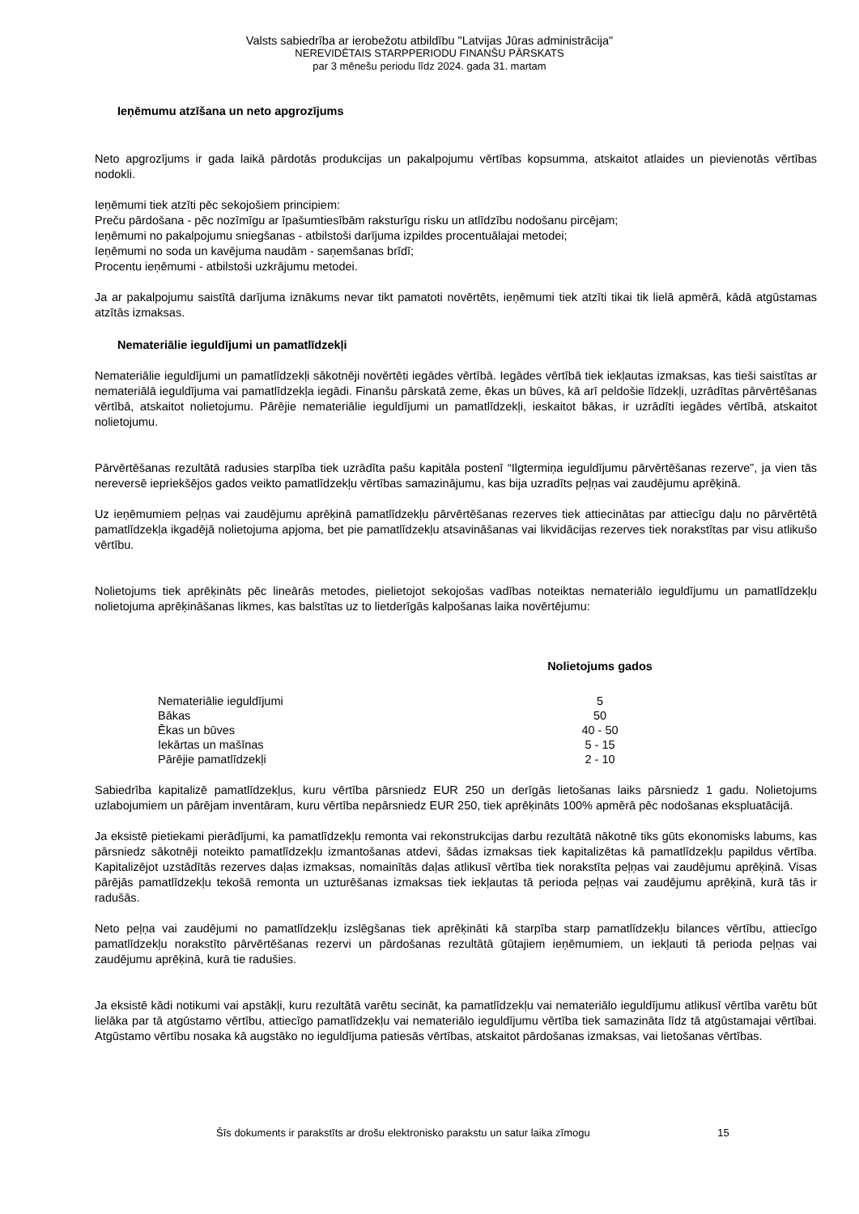Valsts sabiedrība ar ierobežotu atbildību "Latvijas Jūras administrācija"
NEREVIDĒTAIS STARPPERIODU FINANŠU PĀRSKATS
par 3 mēnešu periodu līdz 2024. gada 31. martam
Ieņēmumu atzīšana un neto apgrozījums
Neto apgrozījums ir gada laikā pārdotās produkcijas un pakalpojumu vērtības kopsumma, atskaitot atlaides un pievienotās vērtības nodokli.
Ieņēmumi tiek atzīti pēc sekojošiem principiem:
Preču pārdošana - pēc nozīmīgu ar īpašumtiesībām raksturīgu risku un atlīdzību nodošanu pircējam;
Ieņēmumi no pakalpojumu sniegšanas - atbilstoši darījuma izpildes procentuālajai metodei;
Ieņēmumi no soda un kavējuma naudām - saņemšanas brīdī;
Procentu ieņēmumi - atbilstoši uzkrājumu metodei.
Ja ar pakalpojumu saistītā darījuma iznākums nevar tikt pamatoti novērtēts, ieņēmumi tiek atzīti tikai tik lielā apmērā, kādā atgūstamas atzītās izmaksas.
Nemateriālie ieguldījumi un pamatlīdzekļi
Nemateriālie ieguldījumi un pamatlīdzekļi sākotnēji novērtēti iegādes vērtībā. Iegādes vērtībā tiek iekļautas izmaksas, kas tieši saistītas ar nemateriālā ieguldījuma vai pamatlīdzekļa iegādi. Finanšu pārskatā zeme, ēkas un būves, kā arī peldošie līdzekļi, uzrādītas pārvērtēšanas vērtībā, atskaitot nolietojumu. Pārējie nemateriālie ieguldījumi un pamatlīdzekļi, ieskaitot bākas, ir uzrādīti iegādes vērtībā, atskaitot nolietojumu.
Pārvērtēšanas rezultātā radusies starpība tiek uzrādīta pašu kapitāla postenī “Ilgtermiņa ieguldījumu pārvērtēšanas rezerve”, ja vien tās nereversē iepriekšējos gados veikto pamatlīdzekļu vērtības samazinājumu, kas bija uzradīts peļņas vai zaudējumu aprēķinā.
Uz ieņēmumiem peļņas vai zaudējumu aprēķinā pamatlīdzekļu pārvērtēšanas rezerves tiek attiecinātas par attiecīgu daļu no pārvērtētā pamatlīdzekļa ikgadējā nolietojuma apjoma, bet pie pamatlīdzekļu atsavināšanas vai likvidācijas rezerves tiek norakstītas par visu atlikušo vērtību.
Nolietojums tiek aprēķināts pēc lineārās metodes, pielietojot sekojošas vadības noteiktas nemateriālo ieguldījumu un pamatlīdzekļu nolietojuma aprēķināšanas likmes, kas balstītas uz to lietderīgās kalpošanas laika novērtējumu:
| | Nolietojums gados |
| Nemateriālie ieguldījumi | 5 |
| Bākas | 50 |
| Ēkas un būves | 40 - 50 |
| Iekārtas un mašīnas | 5 - 15 |
| Pārējie pamatlīdzekļi | 2 - 10 |
Sabiedrība kapitalizē pamatlīdzekļus, kuru vērtība pārsniedz EUR 250 un derīgās lietošanas laiks pārsniedz 1 gadu. Nolietojums uzlabojumiem un pārējam inventāram, kuru vērtība nepārsniedz EUR 250, tiek aprēķināts 100% apmērā pēc nodošanas ekspluatācijā.
Ja eksistē pietiekami pierādījumi, ka pamatlīdzekļu remonta vai rekonstrukcijas darbu rezultātā nākotnē tiks gūts ekonomisks labums, kas pārsniedz sākotnēji noteikto pamatlīdzekļu izmantošanas atdevi, šādas izmaksas tiek kapitalizētas kā pamatlīdzekļu papildus vērtība. Kapitalizējot uzstādītās rezerves daļas izmaksas, nomainītās daļas atlikusī vērtība tiek norakstīta peļņas vai zaudējumu aprēķinā. Visas pārējās pamatlīdzekļu tekošā remonta un uzturēšanas izmaksas tiek iekļautas tā perioda peļņas vai zaudējumu aprēķinā, kurā tās ir radušās.
Neto peļņa vai zaudējumi no pamatlīdzekļu izslēgšanas tiek aprēķināti kā starpība starp pamatlīdzekļu bilances vērtību, attiecīgo pamatlīdzekļu norakstīto pārvērtēšanas rezervi un pārdošanas rezultātā gūtajiem ieņēmumiem, un iekļauti tā perioda peļņas vai zaudējumu aprēķinā, kurā tie radušies.
Ja eksistē kādi notikumi vai apstākļi, kuru rezultātā varētu secināt, ka pamatlīdzekļu vai nemateriālo ieguldījumu atlikusī vērtība varētu būt lielāka par tā atgūstamo vērtību, attiecīgo pamatlīdzekļu vai nemateriālo ieguldījumu vērtība tiek samazināta līdz tā atgūstamajai vērtībai. Atgūstamo vērtību nosaka kā augstāko no ieguldījuma patiesās vērtības, atskaitot pārdošanas izmaksas, vai lietošanas vērtības.
Šīs dokuments ir parakstīts ar drošu elektronisko parakstu un satur laika zīmogu 15